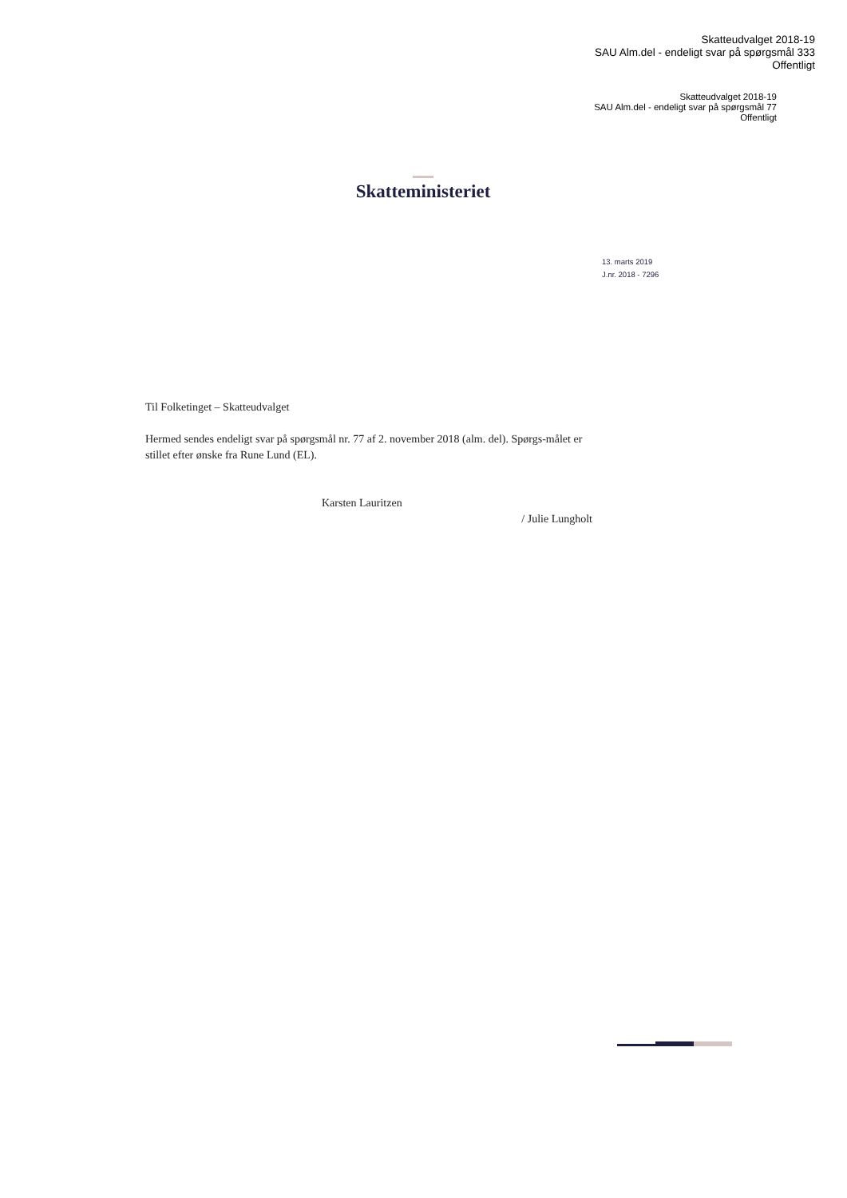Skatteudvalget 2018-19
SAU Alm.del - endeligt svar på spørgsmål 333
Offentligt
Skatteudvalget 2018-19
SAU Alm.del - endeligt svar på spørgsmål 77
Offentligt
Skatteministeriet
13. marts 2019
J.nr. 2018 - 7296
Til Folketinget – Skatteudvalget
Hermed sendes endeligt svar på spørgsmål nr. 77 af 2. november 2018 (alm. del). Spørgs-målet er stillet efter ønske fra Rune Lund (EL).
Karsten Lauritzen
/ Julie Lungholt